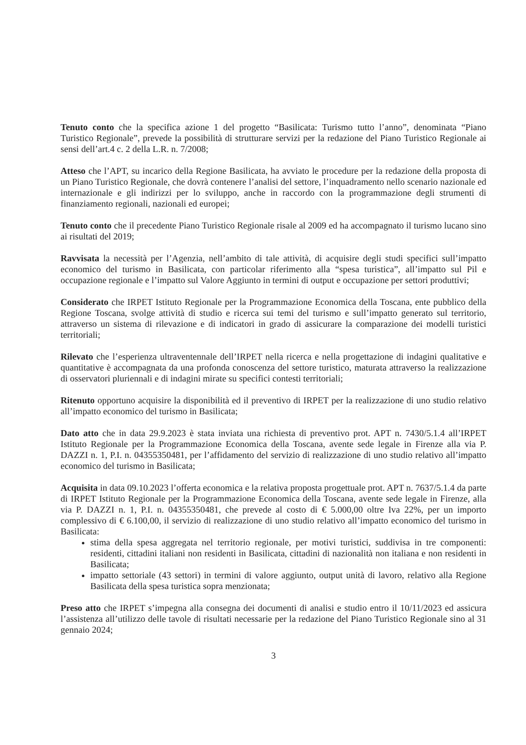Tenuto conto che la specifica azione 1 del progetto “Basilicata: Turismo tutto l’anno”, denominata “Piano Turistico Regionale”, prevede la possibilità di strutturare servizi per la redazione del Piano Turistico Regionale ai sensi dell’art.4 c. 2 della L.R. n. 7/2008;
Atteso che l’APT, su incarico della Regione Basilicata, ha avviato le procedure per la redazione della proposta di un Piano Turistico Regionale, che dovrà contenere l’analisi del settore, l’inquadramento nello scenario nazionale ed internazionale e gli indirizzi per lo sviluppo, anche in raccordo con la programmazione degli strumenti di finanziamento regionali, nazionali ed europei;
Tenuto conto che il precedente Piano Turistico Regionale risale al 2009 ed ha accompagnato il turismo lucano sino ai risultati del 2019;
Ravvisata la necessità per l’Agenzia, nell’ambito di tale attività, di acquisire degli studi specifici sull’impatto economico del turismo in Basilicata, con particolar riferimento alla “spesa turistica”, all’impatto sul Pil e occupazione regionale e l’impatto sul Valore Aggiunto in termini di output e occupazione per settori produttivi;
Considerato che IRPET Istituto Regionale per la Programmazione Economica della Toscana, ente pubblico della Regione Toscana, svolge attività di studio e ricerca sui temi del turismo e sull’impatto generato sul territorio, attraverso un sistema di rilevazione e di indicatori in grado di assicurare la comparazione dei modelli turistici territoriali;
Rilevato che l’esperienza ultraventennale dell’IRPET nella ricerca e nella progettazione di indagini qualitative e quantitative è accompagnata da una profonda conoscenza del settore turistico, maturata attraverso la realizzazione di osservatori pluriennali e di indagini mirate su specifici contesti territoriali;
Ritenuto opportuno acquisire la disponibilità ed il preventivo di IRPET per la realizzazione di uno studio relativo all’impatto economico del turismo in Basilicata;
Dato atto che in data 29.9.2023 è stata inviata una richiesta di preventivo prot. APT n. 7430/5.1.4 all’IRPET Istituto Regionale per la Programmazione Economica della Toscana, avente sede legale in Firenze alla via P. DAZZI n. 1, P.I. n. 04355350481, per l’affidamento del servizio di realizzazione di uno studio relativo all’impatto economico del turismo in Basilicata;
Acquisita in data 09.10.2023 l’offerta economica e la relativa proposta progettuale prot. APT n. 7637/5.1.4 da parte di IRPET Istituto Regionale per la Programmazione Economica della Toscana, avente sede legale in Firenze, alla via P. DAZZI n. 1, P.I. n. 04355350481, che prevede al costo di € 5.000,00 oltre Iva 22%, per un importo complessivo di € 6.100,00, il servizio di realizzazione di uno studio relativo all’impatto economico del turismo in Basilicata:
stima della spesa aggregata nel territorio regionale, per motivi turistici, suddivisa in tre componenti: residenti, cittadini italiani non residenti in Basilicata, cittadini di nazionalità non italiana e non residenti in Basilicata;
impatto settoriale (43 settori) in termini di valore aggiunto, output unità di lavoro, relativo alla Regione Basilicata della spesa turistica sopra menzionata;
Preso atto che IRPET s’impegna alla consegna dei documenti di analisi e studio entro il 10/11/2023 ed assicura l’assistenza all’utilizzo delle tavole di risultati necessarie per la redazione del Piano Turistico Regionale sino al 31 gennaio 2024;
3